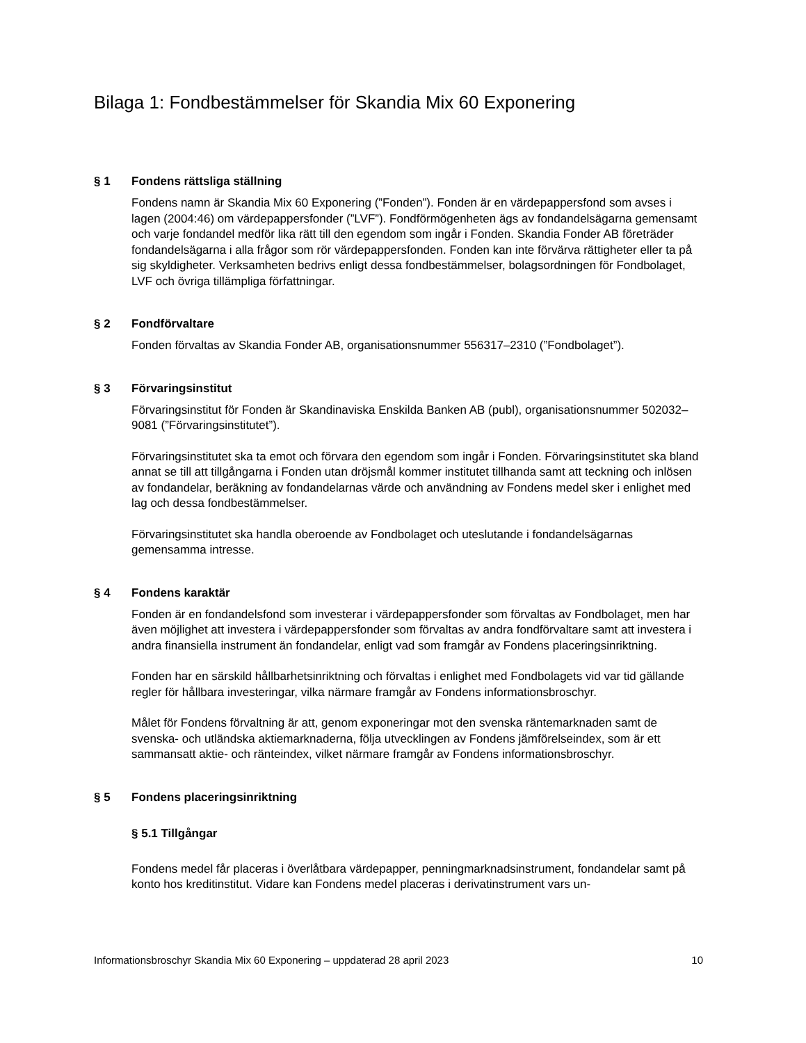Bilaga 1: Fondbestämmelser för Skandia Mix 60 Exponering
§ 1 Fondens rättsliga ställning
Fondens namn är Skandia Mix 60 Exponering (”Fonden”). Fonden är en värdepappersfond som avses i lagen (2004:46) om värdepappersfonder (”LVF”). Fondförmögenheten ägs av fondandelsägarna gemensamt och varje fondandel medför lika rätt till den egendom som ingår i Fonden. Skandia Fonder AB företräder fondandelsägarna i alla frågor som rör värdepappersfonden. Fonden kan inte förvärva rättigheter eller ta på sig skyldigheter. Verksamheten bedrivs enligt dessa fondbestämmelser, bolagsordningen för Fondbolaget, LVF och övriga tillämpliga författningar.
§ 2 Fondförvaltare
Fonden förvaltas av Skandia Fonder AB, organisationsnummer 556317–2310 (”Fondbolaget”).
§ 3 Förvaringsinstitut
Förvaringsinstitut för Fonden är Skandinaviska Enskilda Banken AB (publ), organisationsnummer 502032–9081 (”Förvaringsinstitutet”).
Förvaringsinstitutet ska ta emot och förvara den egendom som ingår i Fonden. Förvaringsinstitutet ska bland annat se till att tillgångarna i Fonden utan dröjsmål kommer institutet tillhanda samt att teckning och inlösen av fondandelar, beräkning av fondandelarnas värde och användning av Fondens medel sker i enlighet med lag och dessa fondbestämmelser.
Förvaringsinstitutet ska handla oberoende av Fondbolaget och uteslutande i fondandelsägarnas gemensamma intresse.
§ 4 Fondens karaktär
Fonden är en fondandelsfond som investerar i värdepappersfonder som förvaltas av Fondbolaget, men har även möjlighet att investera i värdepappersfonder som förvaltas av andra fondförvaltare samt att investera i andra finansiella instrument än fondandelar, enligt vad som framgår av Fondens placeringsinriktning.
Fonden har en särskild hållbarhetsinriktning och förvaltas i enlighet med Fondbolagets vid var tid gällande regler för hållbara investeringar, vilka närmare framgår av Fondens informationsbroschyr.
Målet för Fondens förvaltning är att, genom exponeringar mot den svenska räntemarknaden samt de svenska- och utländska aktiemarknaderna, följa utvecklingen av Fondens jämförelseindex, som är ett sammansatt aktie- och ränteindex, vilket närmare framgår av Fondens informationsbroschyr.
§ 5 Fondens placeringsinriktning
§ 5.1 Tillgångar
Fondens medel får placeras i överlåtbara värdepapper, penningmarknadsinstrument, fondandelar samt på konto hos kreditinstitut. Vidare kan Fondens medel placeras i derivatinstrument vars un-
Informationsbroschyr Skandia Mix 60 Exponering – uppdaterad 28 april 2023 10